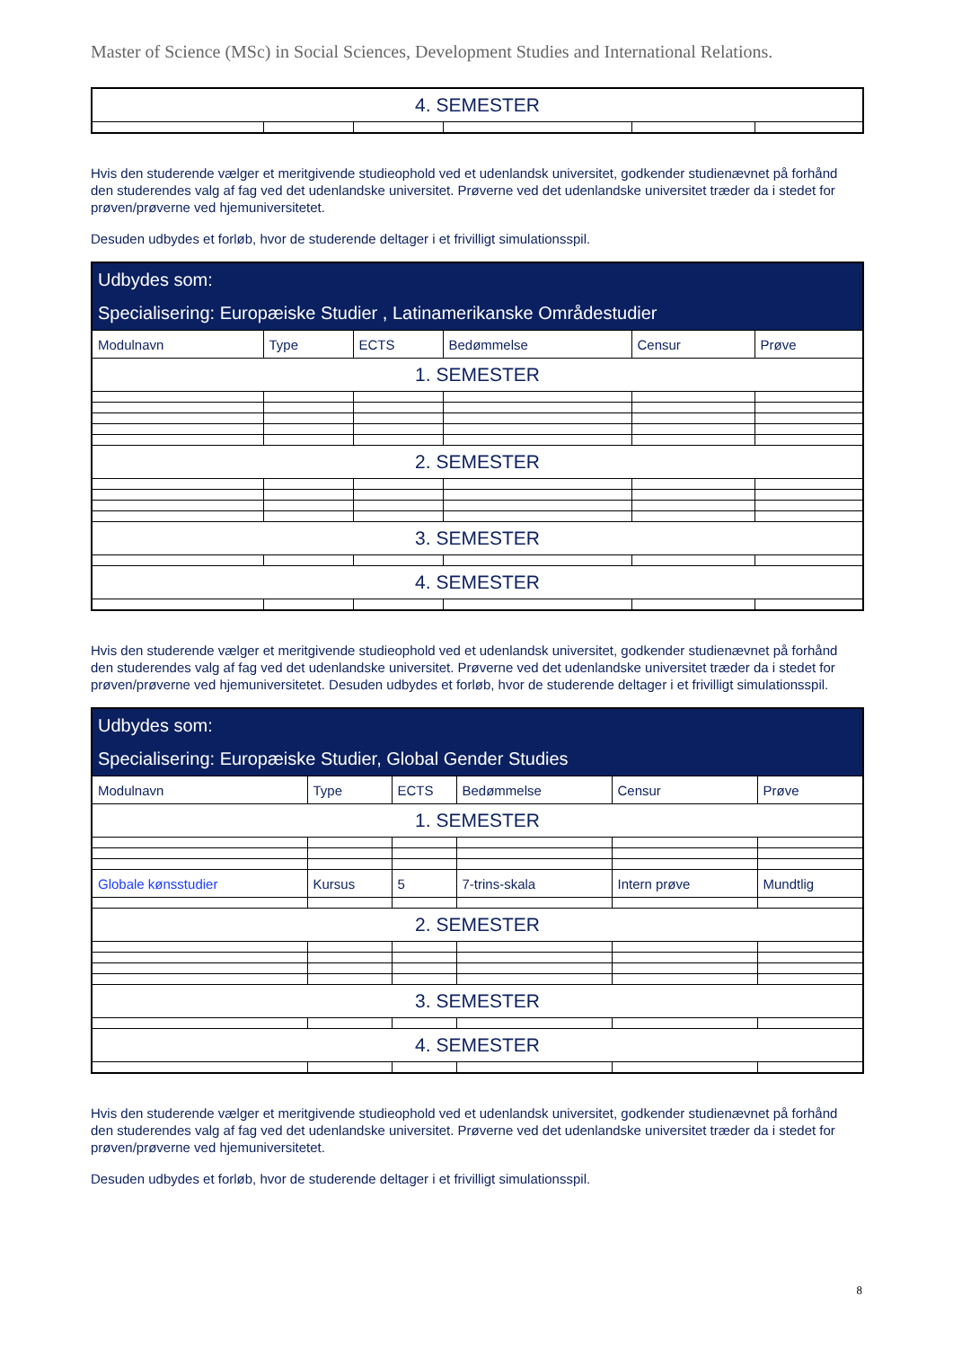Master of Science (MSc) in Social Sciences, Development Studies and International Relations.
| 4. SEMESTER | | | | | |
Hvis den studerende vælger et meritgivende studieophold ved et udenlandsk universitet, godkender studienævnet på forhånd den studerendes valg af fag ved det udenlandske universitet. Prøverne ved det udenlandske universitet træder da i stedet for prøven/prøverne ved hjemuniversitetet.
Desuden udbydes et forløb, hvor de studerende deltager i et frivilligt simulationsspil.
| Udbydes som: Specialisering: Europæiske Studier , Latinamerikanske Områdestudier | | | | | |
| --- | --- | --- | --- | --- | --- |
| Modulnavn | Type | ECTS | Bedømmelse | Censur | Prøve |
| 1. SEMESTER | | | | | |
| 2. SEMESTER | | | | | |
| 3. SEMESTER | | | | | |
| 4. SEMESTER | | | | | |
Hvis den studerende vælger et meritgivende studieophold ved et udenlandsk universitet, godkender studienævnet på forhånd den studerendes valg af fag ved det udenlandske universitet. Prøverne ved det udenlandske universitet træder da i stedet for prøven/prøverne ved hjemuniversitetet. Desuden udbydes et forløb, hvor de studerende deltager i et frivilligt simulationsspil.
| Udbydes som: Specialisering: Europæiske Studier, Global Gender Studies | | | | | |
| --- | --- | --- | --- | --- | --- |
| Modulnavn | Type | ECTS | Bedømmelse | Censur | Prøve |
| 1. SEMESTER | | | | | |
| Globale kønsstudier | Kursus | 5 | 7-trins-skala | Intern prøve | Mundtlig |
| 2. SEMESTER | | | | | |
| 3. SEMESTER | | | | | |
| 4. SEMESTER | | | | | |
Hvis den studerende vælger et meritgivende studieophold ved et udenlandsk universitet, godkender studienævnet på forhånd den studerendes valg af fag ved det udenlandske universitet. Prøverne ved det udenlandske universitet træder da i stedet for prøven/prøverne ved hjemuniversitetet.
Desuden udbydes et forløb, hvor de studerende deltager i et frivilligt simulationsspil.
8